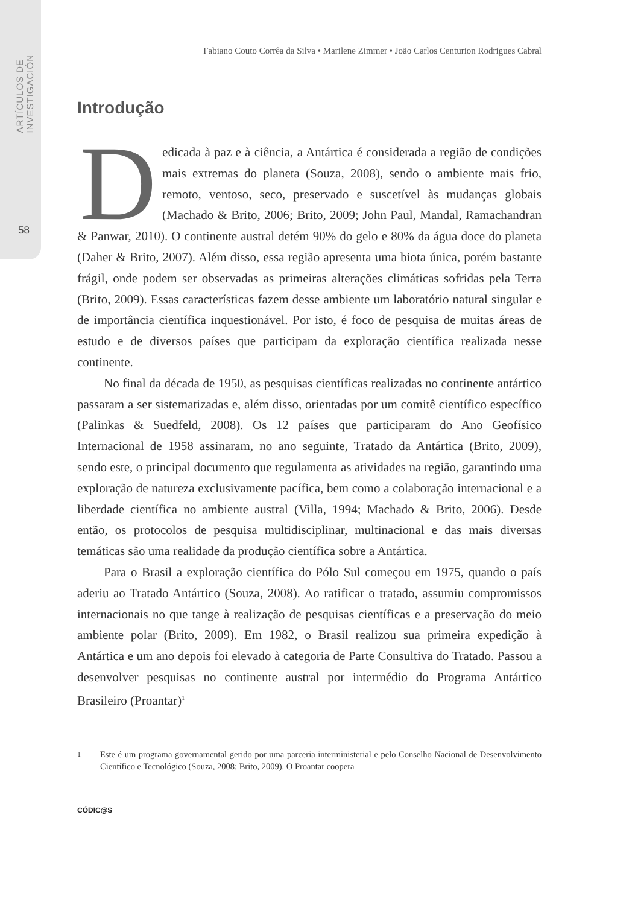ARTÍCULOS DE INVESTIGACIÓN
58
Fabiano Couto Corrêa da Silva • Marilene Zimmer • João Carlos Centurion Rodrigues Cabral
Introdução
Dedicada à paz e à ciência, a Antártica é considerada a região de condições mais extremas do planeta (Souza, 2008), sendo o ambiente mais frio, remoto, ventoso, seco, preservado e suscetível às mudanças globais (Machado & Brito, 2006; Brito, 2009; John Paul, Mandal, Ramachandran & Panwar, 2010). O continente austral detém 90% do gelo e 80% da água doce do planeta (Daher & Brito, 2007). Além disso, essa região apresenta uma biota única, porém bastante frágil, onde podem ser observadas as primeiras alterações climáticas sofridas pela Terra (Brito, 2009). Essas características fazem desse ambiente um laboratório natural singular e de importância científica inquestionável. Por isto, é foco de pesquisa de muitas áreas de estudo e de diversos países que participam da exploração científica realizada nesse continente.
No final da década de 1950, as pesquisas científicas realizadas no continente antártico passaram a ser sistematizadas e, além disso, orientadas por um comitê científico específico (Palinkas & Suedfeld, 2008). Os 12 países que participaram do Ano Geofísico Internacional de 1958 assinaram, no ano seguinte, Tratado da Antártica (Brito, 2009), sendo este, o principal documento que regulamenta as atividades na região, garantindo uma exploração de natureza exclusivamente pacífica, bem como a colaboração internacional e a liberdade científica no ambiente austral (Villa, 1994; Machado & Brito, 2006). Desde então, os protocolos de pesquisa multidisciplinar, multinacional e das mais diversas temáticas são uma realidade da produção científica sobre a Antártica.
Para o Brasil a exploração científica do Pólo Sul começou em 1975, quando o país aderiu ao Tratado Antártico (Souza, 2008). Ao ratificar o tratado, assumiu compromissos internacionais no que tange à realização de pesquisas científicas e a preservação do meio ambiente polar (Brito, 2009). Em 1982, o Brasil realizou sua primeira expedição à Antártica e um ano depois foi elevado à categoria de Parte Consultiva do Tratado. Passou a desenvolver pesquisas no continente austral por intermédio do Programa Antártico Brasileiro (Proantar)<sup>1</sup>
<sup>1</sup> Este é um programa governamental gerido por uma parceria interministerial e pelo Conselho Nacional de Desenvolvimento Científico e Tecnológico (Souza, 2008; Brito, 2009). O Proantar coopera
CÓDIC@S